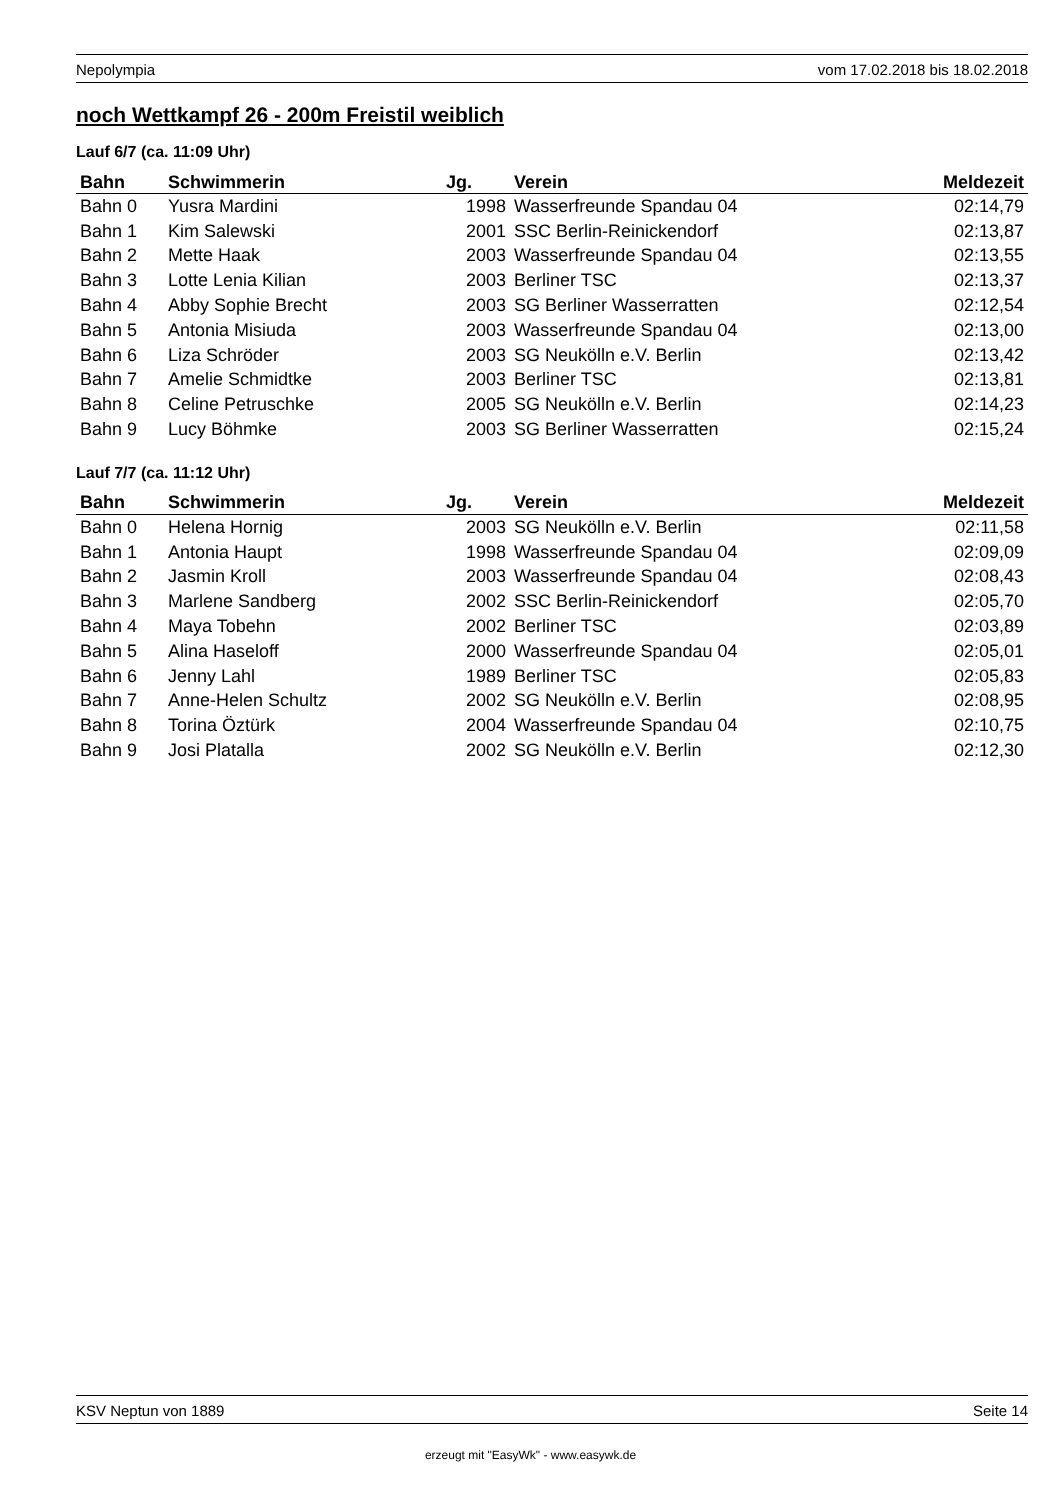Nepolympia vom 17.02.2018 bis 18.02.2018
noch Wettkampf 26 - 200m Freistil weiblich
Lauf 6/7 (ca. 11:09 Uhr)
| Bahn | Schwimmerin | Jg. | Verein | Meldezeit |
| --- | --- | --- | --- | --- |
| Bahn 0 | Yusra Mardini | 1998 | Wasserfreunde Spandau 04 | 02:14,79 |
| Bahn 1 | Kim Salewski | 2001 | SSC Berlin-Reinickendorf | 02:13,87 |
| Bahn 2 | Mette Haak | 2003 | Wasserfreunde Spandau 04 | 02:13,55 |
| Bahn 3 | Lotte Lenia Kilian | 2003 | Berliner TSC | 02:13,37 |
| Bahn 4 | Abby Sophie Brecht | 2003 | SG Berliner Wasserratten | 02:12,54 |
| Bahn 5 | Antonia Misiuda | 2003 | Wasserfreunde Spandau 04 | 02:13,00 |
| Bahn 6 | Liza Schröder | 2003 | SG Neukölln e.V. Berlin | 02:13,42 |
| Bahn 7 | Amelie Schmidtke | 2003 | Berliner TSC | 02:13,81 |
| Bahn 8 | Celine Petruschke | 2005 | SG Neukölln e.V. Berlin | 02:14,23 |
| Bahn 9 | Lucy Böhmke | 2003 | SG Berliner Wasserratten | 02:15,24 |
Lauf 7/7 (ca. 11:12 Uhr)
| Bahn | Schwimmerin | Jg. | Verein | Meldezeit |
| --- | --- | --- | --- | --- |
| Bahn 0 | Helena Hornig | 2003 | SG Neukölln e.V. Berlin | 02:11,58 |
| Bahn 1 | Antonia Haupt | 1998 | Wasserfreunde Spandau 04 | 02:09,09 |
| Bahn 2 | Jasmin Kroll | 2003 | Wasserfreunde Spandau 04 | 02:08,43 |
| Bahn 3 | Marlene Sandberg | 2002 | SSC Berlin-Reinickendorf | 02:05,70 |
| Bahn 4 | Maya Tobehn | 2002 | Berliner TSC | 02:03,89 |
| Bahn 5 | Alina Haseloff | 2000 | Wasserfreunde Spandau 04 | 02:05,01 |
| Bahn 6 | Jenny Lahl | 1989 | Berliner TSC | 02:05,83 |
| Bahn 7 | Anne-Helen Schultz | 2002 | SG Neukölln e.V. Berlin | 02:08,95 |
| Bahn 8 | Torina Öztürk | 2004 | Wasserfreunde Spandau 04 | 02:10,75 |
| Bahn 9 | Josi Platalla | 2002 | SG Neukölln e.V. Berlin | 02:12,30 |
KSV Neptun von 1889 Seite 14
erzeugt mit "EasyWk" - www.easywk.de